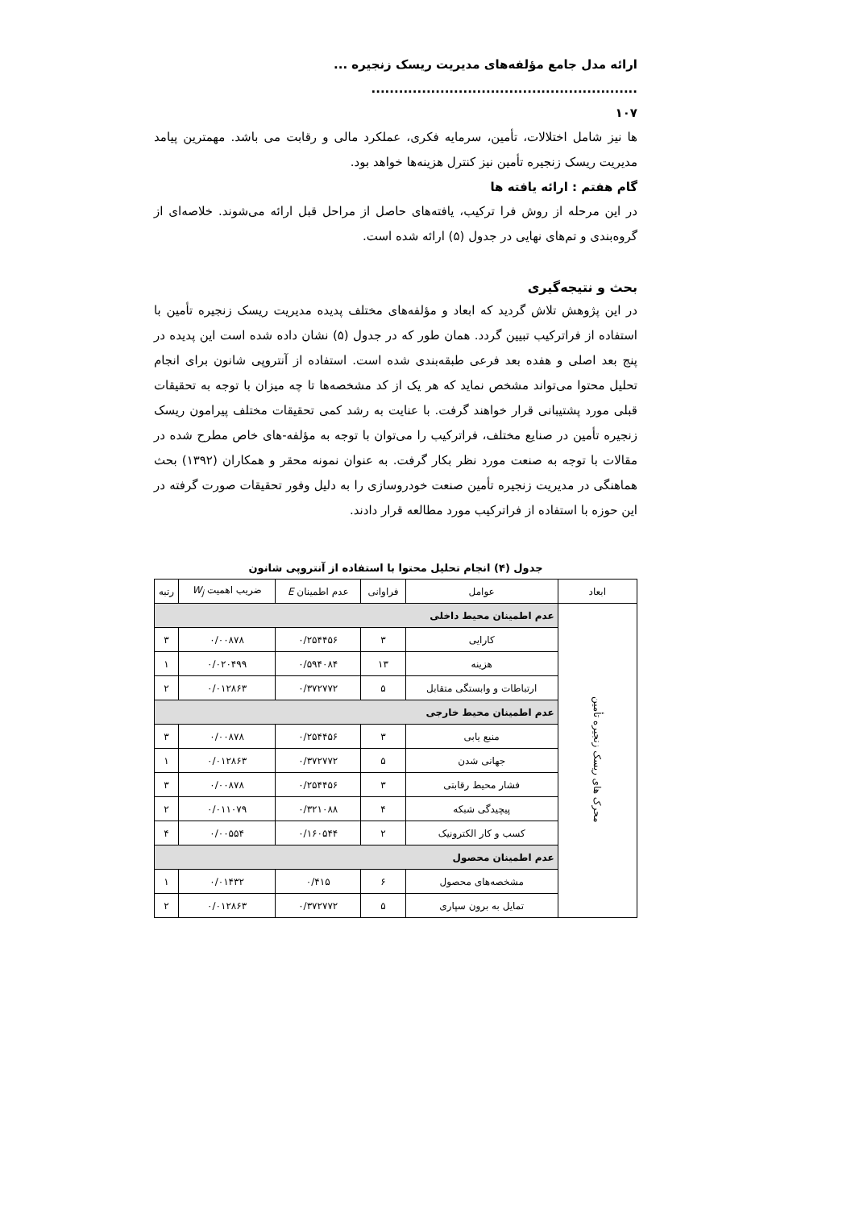ارائه مدل جامع مؤلفه‌های مدیریت ریسک زنجیره ... ..........................................................
۱۰۷
ها نیز شامل اختلالات، تأمین، سرمایه فکری، عملکرد مالی و رقابت می باشد. مهمترین پیامد مدیریت ریسک زنجیره تأمین نیز کنترل هزینه‌ها خواهد بود.
گام هفتم : ارائه یافته ها
در این مرحله از روش فرا ترکیب، یافته‌های حاصل از مراحل قبل ارائه می‌شوند. خلاصه‌ای از گروه‌بندی و تم‌های نهایی در جدول (۵) ارائه شده است.
بحث و نتیجه‌گیری
در این پژوهش تلاش گردید که ابعاد و مؤلفه‌های مختلف پدیده مدیریت ریسک زنجیره تأمین با استفاده از فراترکیب تبیین گردد. همان طور که در جدول (۵) نشان داده شده است این پدیده در پنج بعد اصلی و هفده بعد فرعی طبقه‌بندی شده است. استفاده از آنتروپی شانون برای انجام تحلیل محتوا می‌تواند مشخص نماید که هر یک از کد مشخصه‌ها تا چه میزان با توجه به تحقیقات قبلی مورد پشتیبانی قرار خواهند گرفت. با عنایت به رشد کمی تحقیقات مختلف پیرامون ریسک زنجیره تأمین در صنایع مختلف، فراترکیب را می‌توان با توجه به مؤلفه-های خاص مطرح شده در مقالات با توجه به صنعت مورد نظر بکار گرفت. به عنوان نمونه محقر و همکاران (۱۳۹۲) بحث هماهنگی در مدیریت زنجیره تأمین صنعت خودروسازی را به دلیل وفور تحقیقات صورت گرفته در این حوزه با استفاده از فراترکیب مورد مطالعه قرار دادند.
جدول (۴) انجام تحلیل محتوا با استفاده از آنتروپی شانون
| ابعاد | عوامل | فراوانی | عدم اطمینان E | ضریب اهمیت W<sub>j</sub> | رتبه |
| --- | --- | --- | --- | --- | --- |
| محرک های ریسک زنجیره تأمین | عدم اطمینان محیط داخلی | | | | |
| | کارایی | ۳ | ۰/۲۵۴۴۵۶ | ۰/۰۰۸۷۸ | ۳ |
| | هزینه | ۱۳ | ۰/۵۹۴۰۸۴ | ۰/۰۲۰۴۹۹ | ۱ |
| | ارتباطات و وابستگی متقابل | ۵ | ۰/۳۷۲۷۷۲ | ۰/۰۱۲۸۶۳ | ۲ |
| | عدم اطمینان محیط خارجی | | | | |
| | منبع یابی | ۳ | ۰/۲۵۴۴۵۶ | ۰/۰۰۸۷۸ | ۳ |
| | جهانی شدن | ۵ | ۰/۳۷۲۷۷۲ | ۰/۰۱۲۸۶۳ | ۱ |
| | فشار محیط رقابتی | ۳ | ۰/۲۵۴۴۵۶ | ۰/۰۰۸۷۸ | ۳ |
| | پیچیدگی شبکه | ۴ | ۰/۳۲۱۰۸۸ | ۰/۰۱۱۰۷۹ | ۲ |
| | کسب و کار الکترونیک | ۲ | ۰/۱۶۰۵۴۴ | ۰/۰۰۵۵۴ | ۴ |
| | عدم اطمینان محصول | | | | |
| | مشخصه‌های محصول | ۶ | ۰/۴۱۵ | ۰/۰۱۴۳۲ | ۱ |
| | تمایل به برون سپاری | ۵ | ۰/۳۷۲۷۷۲ | ۰/۰۱۲۸۶۳ | ۲ |